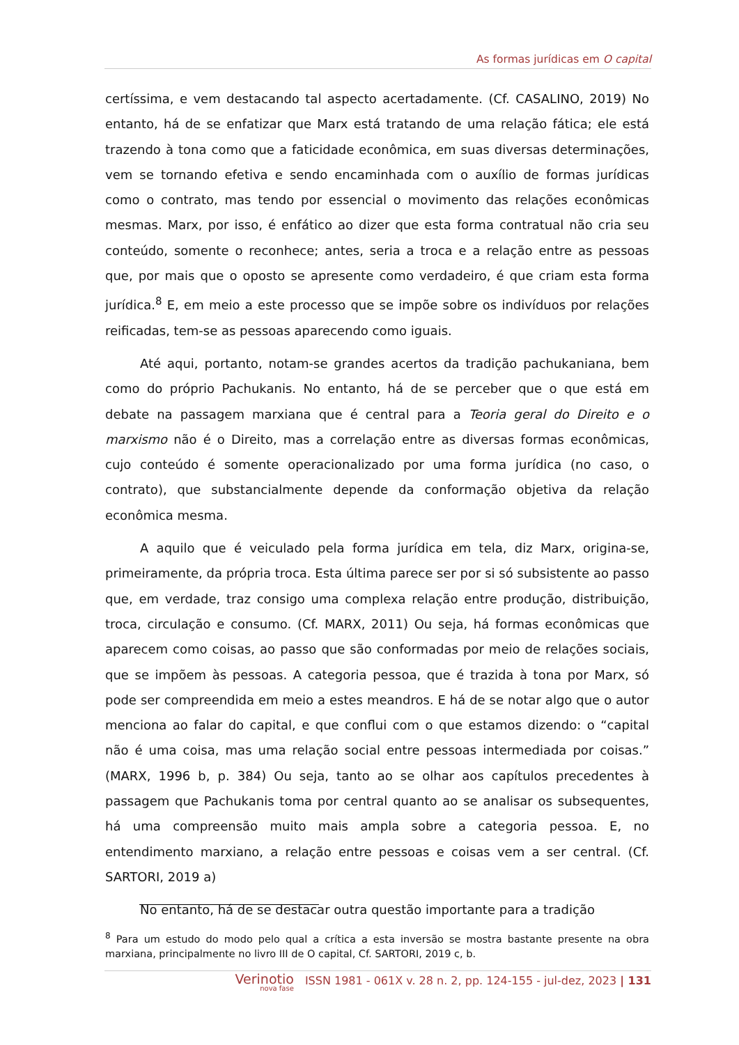As formas jurídicas em O capital
certíssima, e vem destacando tal aspecto acertadamente. (Cf. CASALINO, 2019) No entanto, há de se enfatizar que Marx está tratando de uma relação fática; ele está trazendo à tona como que a faticidade econômica, em suas diversas determinações, vem se tornando efetiva e sendo encaminhada com o auxílio de formas jurídicas como o contrato, mas tendo por essencial o movimento das relações econômicas mesmas. Marx, por isso, é enfático ao dizer que esta forma contratual não cria seu conteúdo, somente o reconhece; antes, seria a troca e a relação entre as pessoas que, por mais que o oposto se apresente como verdadeiro, é que criam esta forma jurídica.<sup>8</sup> E, em meio a este processo que se impõe sobre os indivíduos por relações reificadas, tem-se as pessoas aparecendo como iguais.
Até aqui, portanto, notam-se grandes acertos da tradição pachukaniana, bem como do próprio Pachukanis. No entanto, há de se perceber que o que está em debate na passagem marxiana que é central para a Teoria geral do Direito e o marxismo não é o Direito, mas a correlação entre as diversas formas econômicas, cujo conteúdo é somente operacionalizado por uma forma jurídica (no caso, o contrato), que substancialmente depende da conformação objetiva da relação econômica mesma.
A aquilo que é veiculado pela forma jurídica em tela, diz Marx, origina-se, primeiramente, da própria troca. Esta última parece ser por si só subsistente ao passo que, em verdade, traz consigo uma complexa relação entre produção, distribuição, troca, circulação e consumo. (Cf. MARX, 2011) Ou seja, há formas econômicas que aparecem como coisas, ao passo que são conformadas por meio de relações sociais, que se impõem às pessoas. A categoria pessoa, que é trazida à tona por Marx, só pode ser compreendida em meio a estes meandros. E há de se notar algo que o autor menciona ao falar do capital, e que conflui com o que estamos dizendo: o “capital não é uma coisa, mas uma relação social entre pessoas intermediada por coisas.” (MARX, 1996 b, p. 384) Ou seja, tanto ao se olhar aos capítulos precedentes à passagem que Pachukanis toma por central quanto ao se analisar os subsequentes, há uma compreensão muito mais ampla sobre a categoria pessoa. E, no entendimento marxiano, a relação entre pessoas e coisas vem a ser central. (Cf. SARTORI, 2019 a)
No entanto, há de se destacar outra questão importante para a tradição
<sup>8</sup> Para um estudo do modo pelo qual a crítica a esta inversão se mostra bastante presente na obra marxiana, principalmente no livro III de O capital, Cf. SARTORI, 2019 c, b.
Verinotio nova fase ISSN 1981 - 061X v. 28 n. 2, pp. 124-155 - jul-dez, 2023 | 131